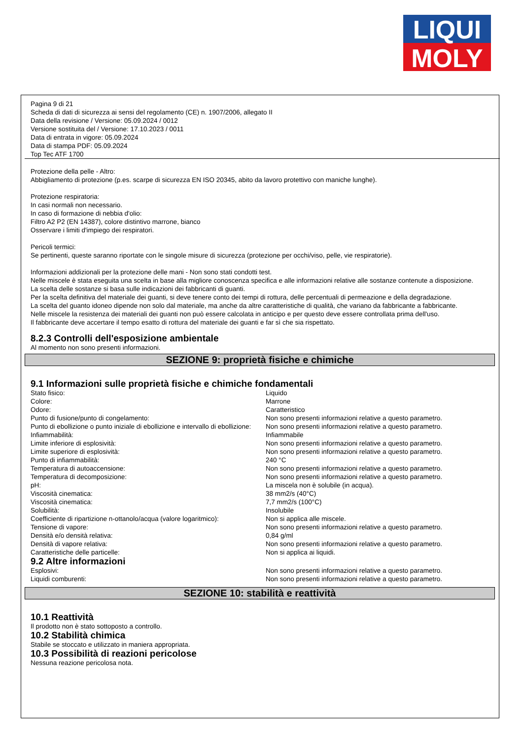LIQUI
MOLY
Pagina 9 di 21
Scheda di dati di sicurezza ai sensi del regolamento (CE) n. 1907/2006, allegato II
Data della revisione / Versione: 05.09.2024 / 0012
Versione sostituita del / Versione: 17.10.2023 / 0011
Data di entrata in vigore: 05.09.2024
Data di stampa PDF: 05.09.2024
Top Tec ATF 1700
Protezione della pelle - Altro:
Abbigliamento di protezione (p.es. scarpe di sicurezza EN ISO 20345, abito da lavoro protettivo con maniche lunghe).
Protezione respiratoria:
In casi normali non necessario.
In caso di formazione di nebbia d'olio:
Filtro A2 P2 (EN 14387), colore distintivo marrone, bianco
Osservare i limiti d'impiego dei respiratori.
Pericoli termici:
Se pertinenti, queste saranno riportate con le singole misure di sicurezza (protezione per occhi/viso, pelle, vie respiratorie).
Informazioni addizionali per la protezione delle mani - Non sono stati condotti test.
Nelle miscele è stata eseguita una scelta in base alla migliore conoscenza specifica e alle informazioni relative alle sostanze contenute a disposizione.
La scelta delle sostanze si basa sulle indicazioni dei fabbricanti di guanti.
Per la scelta definitiva del materiale dei guanti, si deve tenere conto dei tempi di rottura, delle percentuali di permeazione e della degradazione.
La scelta del guanto idoneo dipende non solo dal materiale, ma anche da altre caratteristiche di qualità, che variano da fabbricante a fabbricante.
Nelle miscele la resistenza dei materiali dei guanti non può essere calcolata in anticipo e per questo deve essere controllata prima dell'uso.
Il fabbricante deve accertare il tempo esatto di rottura del materiale dei guanti e far sì che sia rispettato.
8.2.3 Controlli dell'esposizione ambientale
Al momento non sono presenti informazioni.
SEZIONE 9: proprietà fisiche e chimiche
9.1 Informazioni sulle proprietà fisiche e chimiche fondamentali
| Stato fisico: | Liquido |
| Colore: | Marrone |
| Odore: | Caratteristico |
| Punto di fusione/punto di congelamento: | Non sono presenti informazioni relative a questo parametro. |
| Punto di ebollizione o punto iniziale di ebollizione e intervallo di ebollizione: | Non sono presenti informazioni relative a questo parametro. |
| Infiammabilità: | Infiammabile |
| Limite inferiore di esplosività: | Non sono presenti informazioni relative a questo parametro. |
| Limite superiore di esplosività: | Non sono presenti informazioni relative a questo parametro. |
| Punto di infiammabilità: | 240 °C |
| Temperatura di autoaccensione: | Non sono presenti informazioni relative a questo parametro. |
| Temperatura di decomposizione: | Non sono presenti informazioni relative a questo parametro. |
| pH: | La miscela non è solubile (in acqua). |
| Viscosità cinematica: | 38 mm2/s (40°C) |
| Viscosità cinematica: | 7,7 mm2/s (100°C) |
| Solubilità: | Insolubile |
| Coefficiente di ripartizione n-ottanolo/acqua (valore logaritmico): | Non si applica alle miscele. |
| Tensione di vapore: | Non sono presenti informazioni relative a questo parametro. |
| Densità e/o densità relativa: | 0,84 g/ml |
| Densità di vapore relativa: | Non sono presenti informazioni relative a questo parametro. |
| Caratteristiche delle particelle: | Non si applica ai liquidi. |
9.2 Altre informazioni
| Esplosivi: | Non sono presenti informazioni relative a questo parametro. |
| Liquidi comburenti: | Non sono presenti informazioni relative a questo parametro. |
SEZIONE 10: stabilità e reattività
10.1 Reattività
Il prodotto non è stato sottoposto a controllo.
10.2 Stabilità chimica
Stabile se stoccato e utilizzato in maniera appropriata.
10.3 Possibilità di reazioni pericolose
Nessuna reazione pericolosa nota.